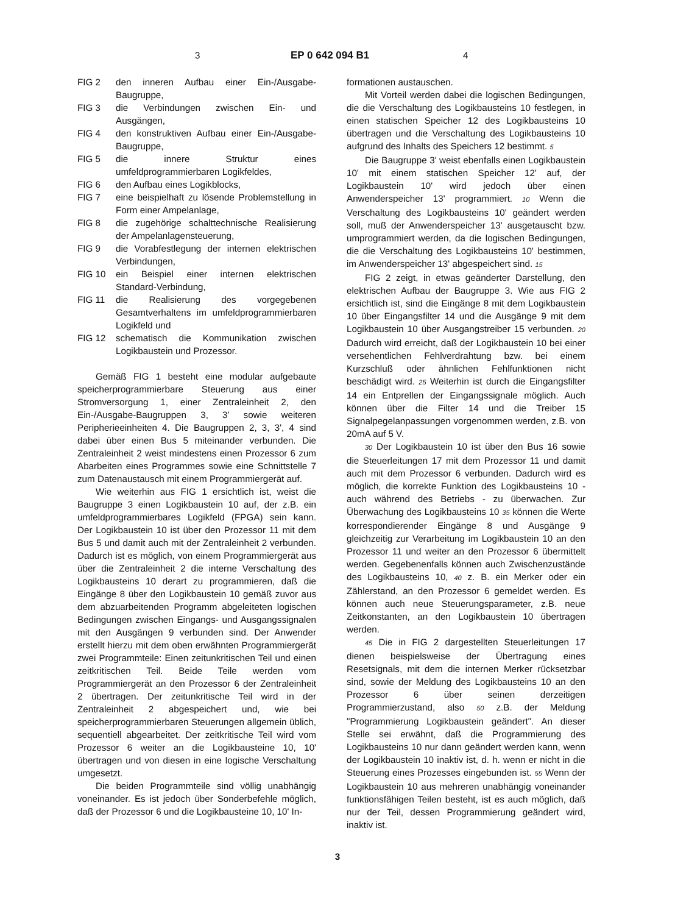3 EP 0 642 094 B1 4
FIG 2 den inneren Aufbau einer Ein-/Ausgabe-Baugruppe,
FIG 3 die Verbindungen zwischen Ein- und Ausgängen,
FIG 4 den konstruktiven Aufbau einer Ein-/Ausgabe-Baugruppe,
FIG 5 die innere Struktur eines umfeldprogrammierbaren Logikfeldes,
FIG 6 den Aufbau eines Logikblocks,
FIG 7 eine beispielhaft zu lösende Problemstellung in Form einer Ampelanlage,
FIG 8 die zugehörige schalttechnische Realisierung der Ampelanlagensteuerung,
FIG 9 die Vorabfestlegung der internen elektrischen Verbindungen,
FIG 10 ein Beispiel einer internen elektrischen Standard-Verbindung,
FIG 11 die Realisierung des vorgegebenen Gesamtverhaltens im umfeldprogrammierbaren Logikfeld und
FIG 12 schematisch die Kommunikation zwischen Logikbaustein und Prozessor.
Gemäß FIG 1 besteht eine modular aufgebaute speicherprogrammierbare Steuerung aus einer Stromversorgung 1, einer Zentraleinheit 2, den Ein-/Ausgabe-Baugruppen 3, 3' sowie weiteren Peripherieeinheiten 4. Die Baugruppen 2, 3, 3', 4 sind dabei über einen Bus 5 miteinander verbunden. Die Zentraleinheit 2 weist mindestens einen Prozessor 6 zum Abarbeiten eines Programmes sowie eine Schnittstelle 7 zum Datenaustausch mit einem Programmiergerät auf.
Wie weiterhin aus FIG 1 ersichtlich ist, weist die Baugruppe 3 einen Logikbaustein 10 auf, der z.B. ein umfeldprogrammierbares Logikfeld (FPGA) sein kann. Der Logikbaustein 10 ist über den Prozessor 11 mit dem Bus 5 und damit auch mit der Zentraleinheit 2 verbunden. Dadurch ist es möglich, von einem Programmiergerät aus über die Zentraleinheit 2 die interne Verschaltung des Logikbausteins 10 derart zu programmieren, daß die Eingänge 8 über den Logikbaustein 10 gemäß zuvor aus dem abzuarbeitenden Programm abgeleiteten logischen Bedingungen zwischen Eingangs- und Ausgangssignalen mit den Ausgängen 9 verbunden sind. Der Anwender erstellt hierzu mit dem oben erwähnten Programmiergerät zwei Programmteile: Einen zeitunkritischen Teil und einen zeitkritischen Teil. Beide Teile werden vom Programmiergerät an den Prozessor 6 der Zentraleinheit 2 übertragen. Der zeitunkritische Teil wird in der Zentraleinheit 2 abgespeichert und, wie bei speicherprogrammierbaren Steuerungen allgemein üblich, sequentiell abgearbeitet. Der zeitkritische Teil wird vom Prozessor 6 weiter an die Logikbausteine 10, 10' übertragen und von diesen in eine logische Verschaltung umgesetzt.
Die beiden Programmteile sind völlig unabhängig voneinander. Es ist jedoch über Sonderbefehle möglich, daß der Prozessor 6 und die Logikbausteine 10, 10' In-
formationen austauschen.
Mit Vorteil werden dabei die logischen Bedingungen, die die Verschaltung des Logikbausteins 10 festlegen, in einen statischen Speicher 12 des Logikbausteins 10 übertragen und die Verschaltung des Logikbausteins 10 aufgrund des Inhalts des Speichers 12 bestimmt. 5
Die Baugruppe 3' weist ebenfalls einen Logikbaustein 10' mit einem statischen Speicher 12' auf, der Logikbaustein 10' wird jedoch über einen Anwenderspeicher 13' programmiert. 10 Wenn die Verschaltung des Logikbausteins 10' geändert werden soll, muß der Anwenderspeicher 13' ausgetauscht bzw. umprogrammiert werden, da die logischen Bedingungen, die die Verschaltung des Logikbausteins 10' bestimmen, im Anwenderspeicher 13' abgespeichert sind. 15
FIG 2 zeigt, in etwas geänderter Darstellung, den elektrischen Aufbau der Baugruppe 3. Wie aus FIG 2 ersichtlich ist, sind die Eingänge 8 mit dem Logikbaustein 10 über Eingangsfilter 14 und die Ausgänge 9 mit dem Logikbaustein 10 über Ausgangstreiber 15 verbunden. 20 Dadurch wird erreicht, daß der Logikbaustein 10 bei einer versehentlichen Fehlverdrahtung bzw. bei einem Kurzschluß oder ähnlichen Fehlfunktionen nicht beschädigt wird. 25 Weiterhin ist durch die Eingangsfilter 14 ein Entprellen der Eingangssignale möglich. Auch können über die Filter 14 und die Treiber 15 Signalpegelanpassungen vorgenommen werden, z.B. von 20mA auf 5 V.
30 Der Logikbaustein 10 ist über den Bus 16 sowie die Steuerleitungen 17 mit dem Prozessor 11 und damit auch mit dem Prozessor 6 verbunden. Dadurch wird es möglich, die korrekte Funktion des Logikbausteins 10 - auch während des Betriebs - zu überwachen. Zur Überwachung des Logikbausteins 10 35 können die Werte korrespondierender Eingänge 8 und Ausgänge 9 gleichzeitig zur Verarbeitung im Logikbaustein 10 an den Prozessor 11 und weiter an den Prozessor 6 übermittelt werden. Gegebenenfalls können auch Zwischenzustände des Logikbausteins 10, 40 z. B. ein Merker oder ein Zählerstand, an den Prozessor 6 gemeldet werden. Es können auch neue Steuerungsparameter, z.B. neue Zeitkonstanten, an den Logikbaustein 10 übertragen werden.
45 Die in FIG 2 dargestellten Steuerleitungen 17 dienen beispielsweise der Übertragung eines Resetsignals, mit dem die internen Merker rücksetzbar sind, sowie der Meldung des Logikbausteins 10 an den Prozessor 6 über seinen derzeitigen Programmierzustand, also 50 z.B. der Meldung "Programmierung Logikbaustein geändert". An dieser Stelle sei erwähnt, daß die Programmierung des Logikbausteins 10 nur dann geändert werden kann, wenn der Logikbaustein 10 inaktiv ist, d. h. wenn er nicht in die Steuerung eines Prozesses eingebunden ist. 55 Wenn der Logikbaustein 10 aus mehreren unabhängig voneinander funktionsfähigen Teilen besteht, ist es auch möglich, daß nur der Teil, dessen Programmierung geändert wird, inaktiv ist.
3